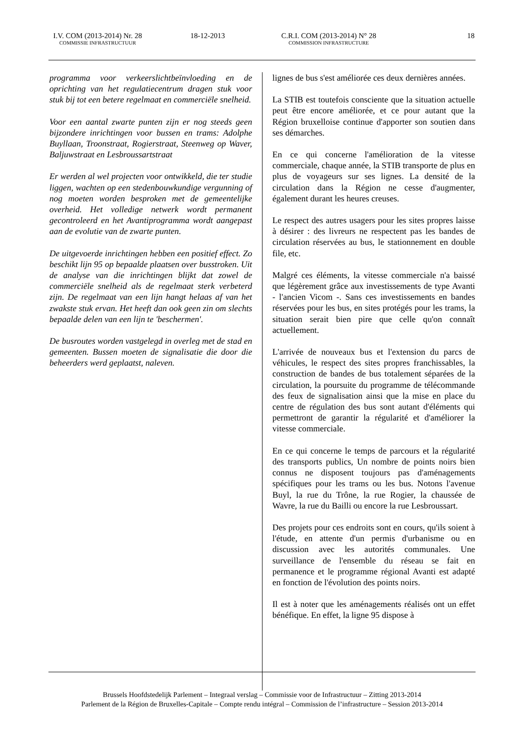I.V. COM (2013-2014) Nr. 28
COMMISSIE INFRASTRUCTUUR
18-12-2013 C.R.I. COM (2013-2014) N° 28
COMMISSION INFRASTRUCTURE
18
programma voor verkeerslichtbeïnvloeding en de oprichting van het regulatiecentrum dragen stuk voor stuk bij tot een betere regelmaat en commerciële snelheid.
Voor een aantal zwarte punten zijn er nog steeds geen bijzondere inrichtingen voor bussen en trams: Adolphe Buyllaan, Troonstraat, Rogierstraat, Steenweg op Waver, Baljuwstraat en Lesbroussartstraat
Er werden al wel projecten voor ontwikkeld, die ter studie liggen, wachten op een stedenbouwkundige vergunning of nog moeten worden besproken met de gemeentelijke overheid. Het volledige netwerk wordt permanent gecontroleerd en het Avantiprogramma wordt aangepast aan de evolutie van de zwarte punten.
De uitgevoerde inrichtingen hebben een positief effect. Zo beschikt lijn 95 op bepaalde plaatsen over busstroken. Uit de analyse van die inrichtingen blijkt dat zowel de commerciële snelheid als de regelmaat sterk verbeterd zijn. De regelmaat van een lijn hangt helaas af van het zwakste stuk ervan. Het heeft dan ook geen zin om slechts bepaalde delen van een lijn te 'beschermen'.
De busroutes worden vastgelegd in overleg met de stad en gemeenten. Bussen moeten de signalisatie die door die beheerders werd geplaatst, naleven.
lignes de bus s'est améliorée ces deux dernières années.
La STIB est toutefois consciente que la situation actuelle peut être encore améliorée, et ce pour autant que la Région bruxelloise continue d'apporter son soutien dans ses démarches.
En ce qui concerne l'amélioration de la vitesse commerciale, chaque année, la STIB transporte de plus en plus de voyageurs sur ses lignes. La densité de la circulation dans la Région ne cesse d'augmenter, également durant les heures creuses.
Le respect des autres usagers pour les sites propres laisse à désirer : des livreurs ne respectent pas les bandes de circulation réservées au bus, le stationnement en double file, etc.
Malgré ces éléments, la vitesse commerciale n'a baissé que légèrement grâce aux investissements de type Avanti - l'ancien Vicom -. Sans ces investissements en bandes réservées pour les bus, en sites protégés pour les trams, la situation serait bien pire que celle qu'on connaît actuellement.
L'arrivée de nouveaux bus et l'extension du parcs de véhicules, le respect des sites propres franchissables, la construction de bandes de bus totalement séparées de la circulation, la poursuite du programme de télécommande des feux de signalisation ainsi que la mise en place du centre de régulation des bus sont autant d'éléments qui permettront de garantir la régularité et d'améliorer la vitesse commerciale.
En ce qui concerne le temps de parcours et la régularité des transports publics, Un nombre de points noirs bien connus ne disposent toujours pas d'aménagements spécifiques pour les trams ou les bus. Notons l'avenue Buyl, la rue du Trône, la rue Rogier, la chaussée de Wavre, la rue du Bailli ou encore la rue Lesbroussart.
Des projets pour ces endroits sont en cours, qu'ils soient à l'étude, en attente d'un permis d'urbanisme ou en discussion avec les autorités communales. Une surveillance de l'ensemble du réseau se fait en permanence et le programme régional Avanti est adapté en fonction de l'évolution des points noirs.
Il est à noter que les aménagements réalisés ont un effet bénéfique. En effet, la ligne 95 dispose à
Brussels Hoofdstedelijk Parlement – Integraal verslag – Commissie voor de Infrastructuur – Zitting 2013-2014
Parlement de la Région de Bruxelles-Capitale – Compte rendu intégral – Commission de l’infrastructure – Session 2013-2014